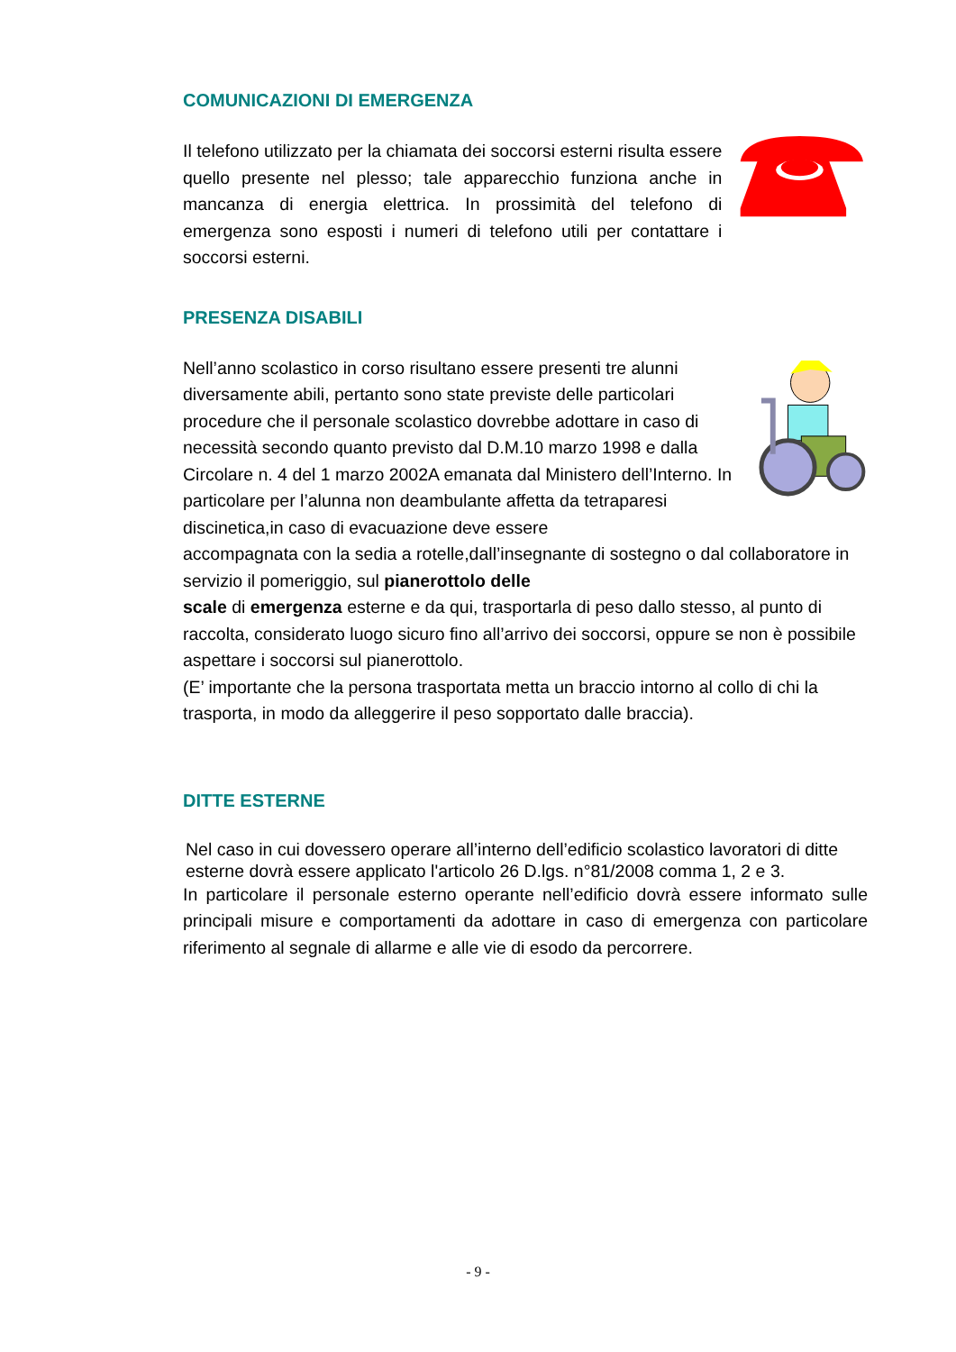COMUNICAZIONI DI EMERGENZA
Il telefono utilizzato per la chiamata dei soccorsi esterni risulta essere quello presente nel plesso; tale apparecchio funziona anche in mancanza di energia elettrica. In prossimità del telefono di emergenza sono esposti i numeri di telefono utili per contattare i soccorsi esterni.
PRESENZA DISABILI
Nell’anno scolastico in corso risultano essere presenti tre alunni diversamente abili, pertanto sono state previste delle particolari procedure che il personale scolastico dovrebbe adottare in caso di necessità secondo quanto previsto dal D.M.10 marzo 1998 e dalla Circolare n. 4 del 1 marzo 2002A emanata dal Ministero dell’Interno. In particolare per l’alunna non deambulante affetta da tetraparesi discinetica,in caso di evacuazione deve essere
accompagnata con la sedia a rotelle,dall’insegnante di sostegno o dal collaboratore in servizio il pomeriggio, sul pianerottolo delle
scale di emergenza esterne e da qui, trasportarla di peso dallo stesso, al punto di raccolta, considerato luogo sicuro fino all’arrivo dei soccorsi, oppure se non è possibile aspettare i soccorsi sul pianerottolo.
(E’ importante che la persona trasportata metta un braccio intorno al collo di chi la trasporta, in modo da alleggerire il peso sopportato dalle braccia).
DITTE ESTERNE
Nel caso in cui dovessero operare all’interno dell’edificio scolastico lavoratori di ditte esterne dovrà essere applicato l'articolo 26 D.lgs. n°81/2008 comma 1, 2 e 3.
In particolare il personale esterno operante nell’edificio dovrà essere informato sulle principali misure e comportamenti da adottare in caso di emergenza con particolare riferimento al segnale di allarme e alle vie di esodo da percorrere.
- 9 -